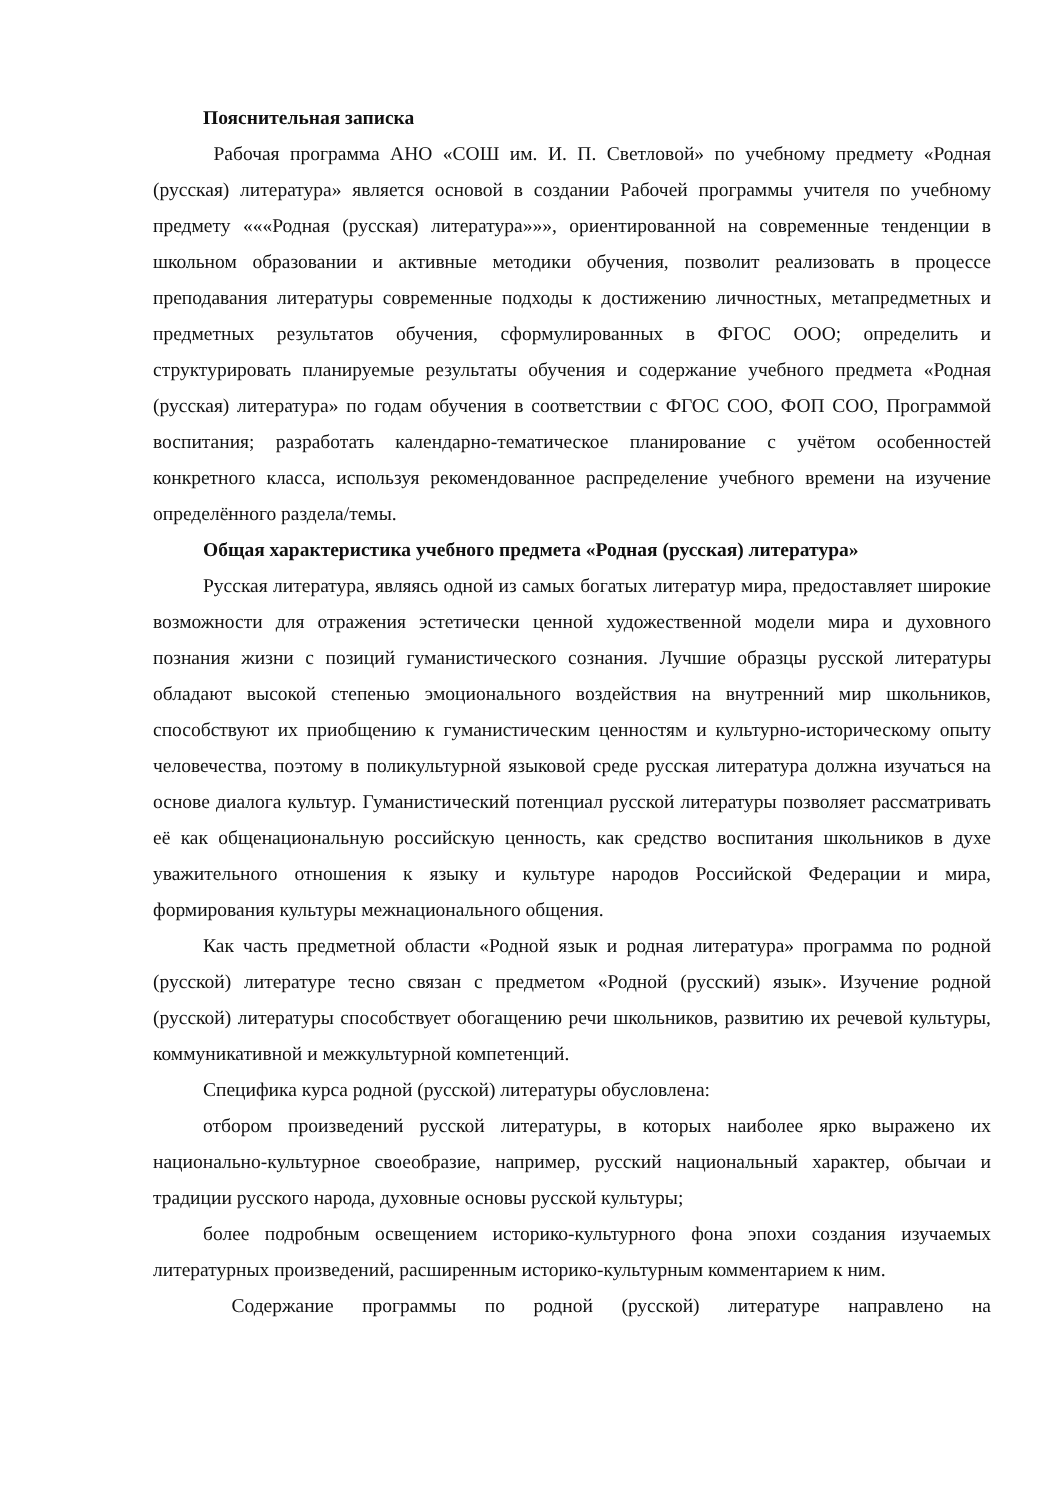Пояснительная записка
Рабочая программа АНО «СОШ им. И. П. Светловой» по учебному предмету «Родная (русская) литература» является основой в создании Рабочей программы учителя по учебному предмету «««Родная (русская) литература»»», ориентированной на современные тенденции в школьном образовании и активные методики обучения, позволит реализовать в процессе преподавания литературы современные подходы к достижению личностных, метапредметных и предметных результатов обучения, сформулированных в ФГОС ООО; определить и структурировать планируемые результаты обучения и содержание учебного предмета «Родная (русская) литература» по годам обучения в соответствии с ФГОС СОО, ФОП СОО, Программой воспитания; разработать календарно-тематическое планирование с учётом особенностей конкретного класса, используя рекомендованное распределение учебного времени на изучение определённого раздела/темы.
Общая характеристика учебного предмета «Родная (русская) литература»
Русская литература, являясь одной из самых богатых литератур мира, предоставляет широкие возможности для отражения эстетически ценной художественной модели мира и духовного познания жизни с позиций гуманистического сознания. Лучшие образцы русской литературы обладают высокой степенью эмоционального воздействия на внутренний мир школьников, способствуют их приобщению к гуманистическим ценностям и культурно-историческому опыту человечества, поэтому в поликультурной языковой среде русская литература должна изучаться на основе диалога культур. Гуманистический потенциал русской литературы позволяет рассматривать её как общенациональную российскую ценность, как средство воспитания школьников в духе уважительного отношения к языку и культуре народов Российской Федерации и мира, формирования культуры межнационального общения.
Как часть предметной области «Родной язык и родная литература» программа по родной (русской) литературе тесно связан с предметом «Родной (русский) язык». Изучение родной (русской) литературы способствует обогащению речи школьников, развитию их речевой культуры, коммуникативной и межкультурной компетенций.
Специфика курса родной (русской) литературы обусловлена:
отбором произведений русской литературы, в которых наиболее ярко выражено их национально-культурное своеобразие, например, русский национальный характер, обычаи и традиции русского народа, духовные основы русской культуры;
более подробным освещением историко-культурного фона эпохи создания изучаемых литературных произведений, расширенным историко-культурным комментарием к ним.
Содержание программы по родной (русской) литературе направлено на